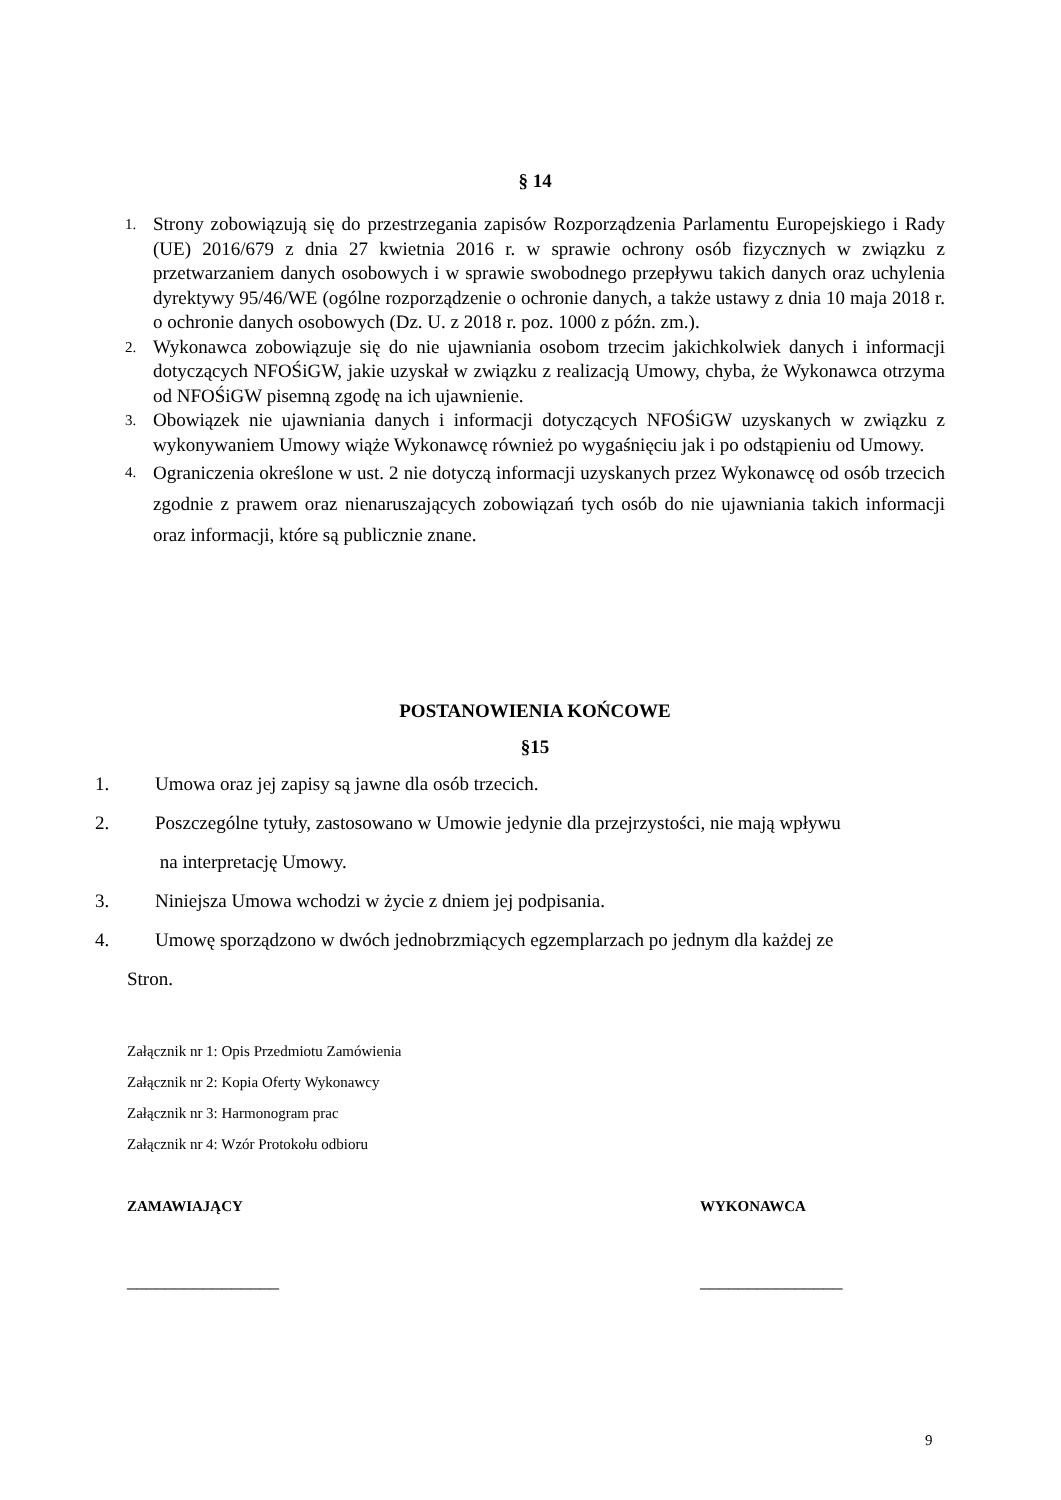§ 14
1. Strony zobowiązują się do przestrzegania zapisów Rozporządzenia Parlamentu Europejskiego i Rady (UE) 2016/679 z dnia 27 kwietnia 2016 r. w sprawie ochrony osób fizycznych w związku z przetwarzaniem danych osobowych i w sprawie swobodnego przepływu takich danych oraz uchylenia dyrektywy 95/46/WE (ogólne rozporządzenie o ochronie danych, a także ustawy z dnia 10 maja 2018 r. o ochronie danych osobowych (Dz. U. z 2018 r. poz. 1000 z późn. zm.).
2. Wykonawca zobowiązuje się do nie ujawniania osobom trzecim jakichkolwiek danych i informacji dotyczących NFOŚiGW, jakie uzyskał w związku z realizacją Umowy, chyba, że Wykonawca otrzyma od NFOŚiGW pisemną zgodę na ich ujawnienie.
3. Obowiązek nie ujawniania danych i informacji dotyczących NFOŚiGW uzyskanych w związku z wykonywaniem Umowy wiąże Wykonawcę również po wygaśnięciu jak i po odstąpieniu od Umowy.
4. Ograniczenia określone w ust. 2 nie dotyczą informacji uzyskanych przez Wykonawcę od osób trzecich zgodnie z prawem oraz nienaruszających zobowiązań tych osób do nie ujawniania takich informacji oraz informacji, które są publicznie znane.
POSTANOWIENIA KOŃCOWE
§15
1. Umowa oraz jej zapisy są jawne dla osób trzecich.
2. Poszczególne tytuły, zastosowano w Umowie jedynie dla przejrzystości, nie mają wpływu
na interpretację Umowy.
3. Niniejsza Umowa wchodzi w życie z dniem jej podpisania.
4. Umowę sporządzono w dwóch jednobrzmiących egzemplarzach po jednym dla każdej ze
Stron.
Załącznik nr 1: Opis Przedmiotu Zamówienia
Załącznik nr 2: Kopia Oferty Wykonawcy
Załącznik nr 3: Harmonogram prac
Załącznik nr 4: Wzór Protokołu odbioru
ZAMAWIAJĄCY WYKONAWCA
________________ _______________
9